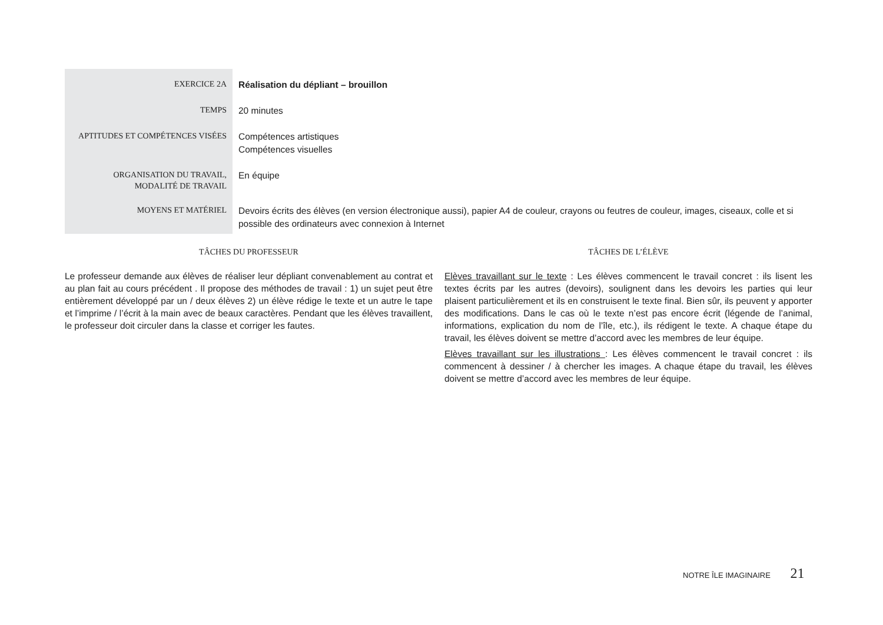| EXERCICE 2A | Réalisation du dépliant – brouillon |
| TEMPS | 20 minutes |
| APTITUDES ET COMPÉTENCES VISÉES | Compétences artistiques Compétences visuelles |
| ORGANISATION DU TRAVAIL, MODALITÉ DE TRAVAIL | En équipe |
| MOYENS ET MATÉRIEL | Devoirs écrits des élèves (en version électronique aussi), papier A4 de couleur, crayons ou feutres de couleur, images, ciseaux, colle et si possible des ordinateurs avec connexion à Internet |
TÂCHES DU PROFESSEUR
Le professeur demande aux élèves de réaliser leur dépliant convenablement au contrat et au plan fait au cours précédent . Il propose des méthodes de travail : 1) un sujet peut être entièrement développé par un / deux élèves 2) un élève rédige le texte et un autre le tape et l’imprime / l’écrit à la main avec de beaux caractères. Pendant que les élèves travaillent, le professeur doit circuler dans la classe et corriger les fautes.
TÂCHES DE L’ÉLÈVE
Elèves travaillant sur le texte : Les élèves commencent le travail concret : ils lisent les textes écrits par les autres (devoirs), soulignent dans les devoirs les parties qui leur plaisent particulièrement et ils en construisent le texte final. Bien sûr, ils peuvent y apporter des modifications. Dans le cas où le texte n’est pas encore écrit (légende de l’animal, informations, explication du nom de l’île, etc.), ils rédigent le texte. A chaque étape du travail, les élèves doivent se mettre d’accord avec les membres de leur équipe.
Elèves travaillant sur les illustrations : Les élèves commencent le travail concret : ils commencent à dessiner / à chercher les images. A chaque étape du travail, les élèves doivent se mettre d’accord avec les membres de leur équipe.
NOTRE ÎLE IMAGINAIRE 21